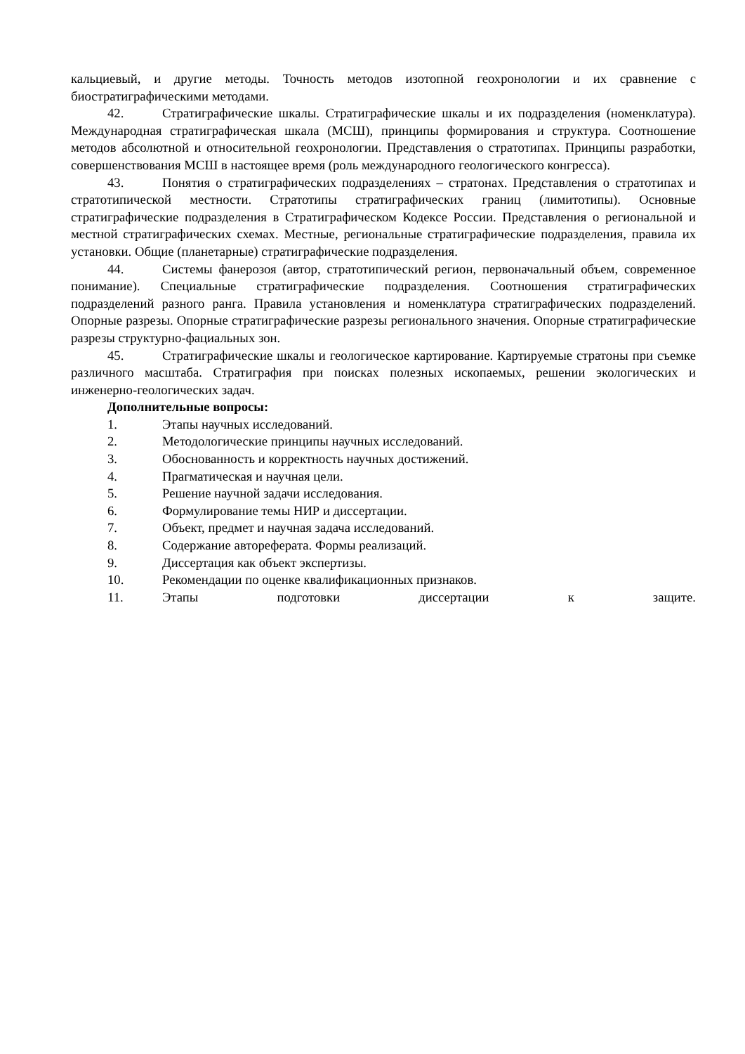кальциевый, и другие методы. Точность методов изотопной геохронологии и их сравнение с биостратиграфическими методами.
42. Стратиграфические шкалы. Стратиграфические шкалы и их подразделения (номенклатура). Международная стратиграфическая шкала (МСШ), принципы формирования и структура. Соотношение методов абсолютной и относительной геохронологии. Представления о стратотипах. Принципы разработки, совершенствования МСШ в настоящее время (роль международного геологического конгресса).
43. Понятия о стратиграфических подразделениях – стратонах. Представления о стратотипах и стратотипической местности. Стратотипы стратиграфических границ (лимитотипы). Основные стратиграфические подразделения в Стратиграфическом Кодексе России. Представления о региональной и местной стратиграфических схемах. Местные, региональные стратиграфические подразделения, правила их установки. Общие (планетарные) стратиграфические подразделения.
44. Системы фанерозоя (автор, стратотипический регион, первоначальный объем, современное понимание). Специальные стратиграфические подразделения. Соотношения стратиграфических подразделений разного ранга. Правила установления и номенклатура стратиграфических подразделений. Опорные разрезы. Опорные стратиграфические разрезы регионального значения. Опорные стратиграфические разрезы структурно-фациальных зон.
45. Стратиграфические шкалы и геологическое картирование. Картируемые стратоны при съемке различного масштаба. Стратиграфия при поисках полезных ископаемых, решении экологических и инженерно-геологических задач.
Дополнительные вопросы:
1. Этапы научных исследований.
2. Методологические принципы научных исследований.
3. Обоснованность и корректность научных достижений.
4. Прагматическая и научная цели.
5. Решение научной задачи исследования.
6. Формулирование темы НИР и диссертации.
7. Объект, предмет и научная задача исследований.
8. Содержание автореферата. Формы реализаций.
9. Диссертация как объект экспертизы.
10. Рекомендации по оценке квалификационных признаков.
11. Этапы подготовки диссертации к защите.